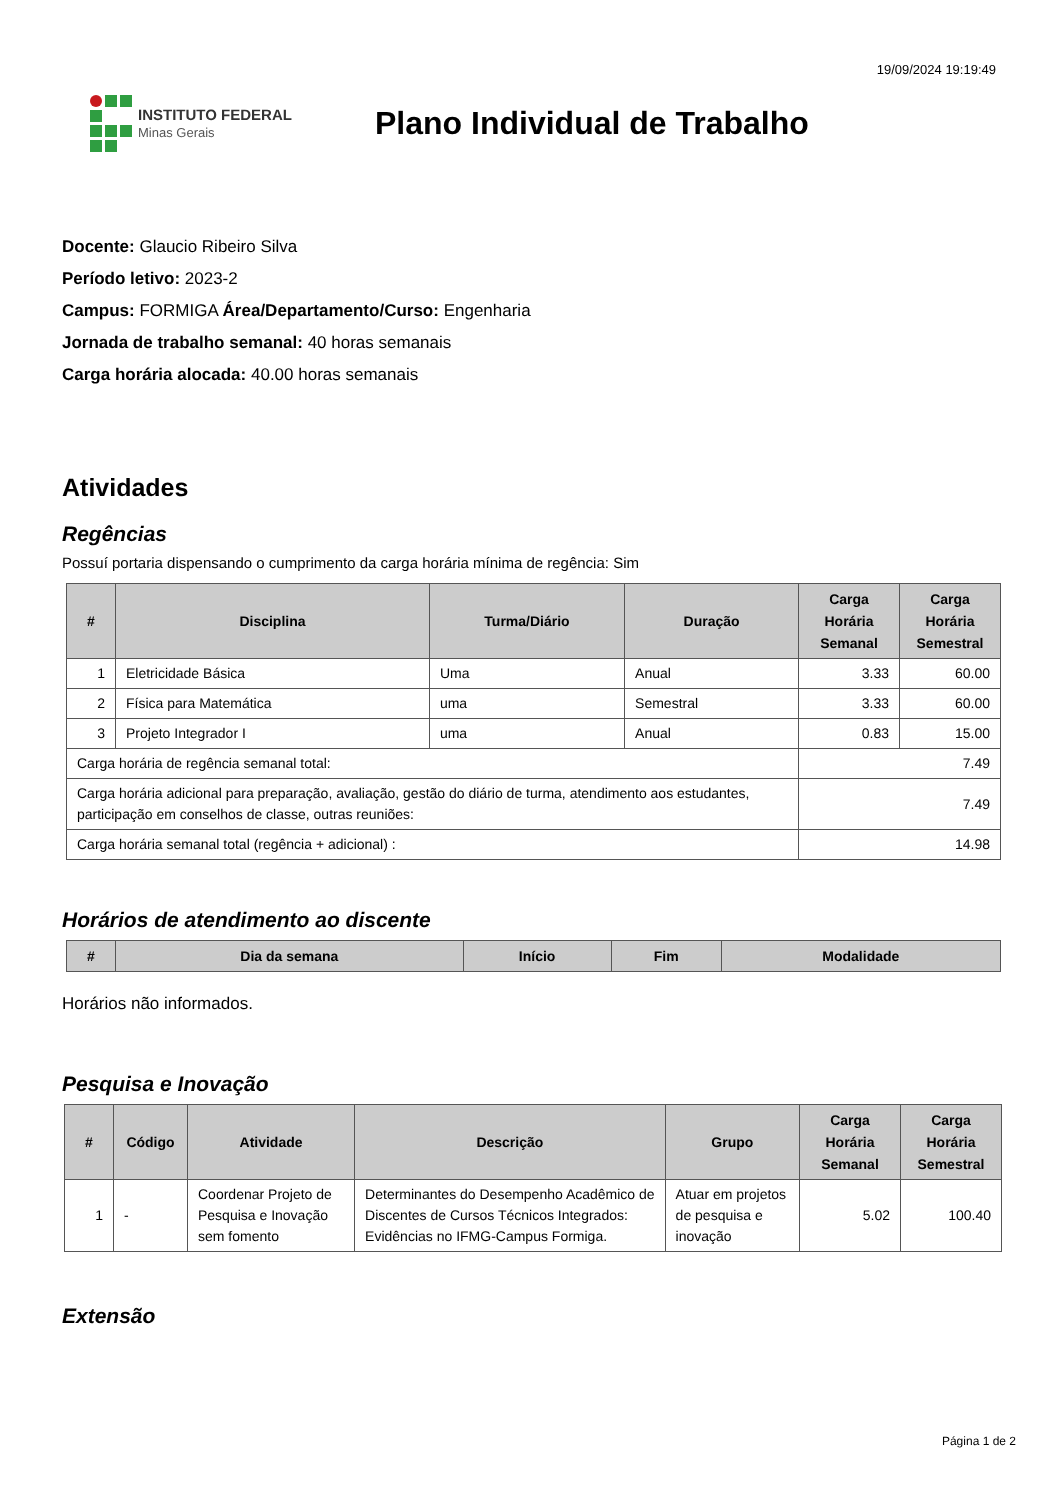19/09/2024 19:19:49
INSTITUTO FEDERAL
Minas Gerais
Plano Individual de Trabalho
Docente: Glaucio Ribeiro Silva
Período letivo: 2023-2
Campus: FORMIGA Área/Departamento/Curso: Engenharia
Jornada de trabalho semanal: 40 horas semanais
Carga horária alocada: 40.00 horas semanais
Atividades
Regências
Possuí portaria dispensando o cumprimento da carga horária mínima de regência: Sim
| # | Disciplina | Turma/Diário | Duração | Carga Horária Semanal | Carga Horária Semestral |
| --- | --- | --- | --- | --- | --- |
| 1 | Eletricidade Básica | Uma | Anual | 3.33 | 60.00 |
| 2 | Física para Matemática | uma | Semestral | 3.33 | 60.00 |
| 3 | Projeto Integrador I | uma | Anual | 0.83 | 15.00 |
| Carga horária de regência semanal total: | | | | 7.49 | |
| Carga horária adicional para preparação, avaliação, gestão do diário de turma, atendimento aos estudantes, participação em conselhos de classe, outras reuniões: | | | | 7.49 | |
| Carga horária semanal total (regência + adicional) : | | | | 14.98 | |
Horários de atendimento ao discente
| # | Dia da semana | Início | Fim | Modalidade |
| --- | --- | --- | --- | --- |
Horários não informados.
Pesquisa e Inovação
| # | Código | Atividade | Descrição | Grupo | Carga Horária Semanal | Carga Horária Semestral |
| --- | --- | --- | --- | --- | --- | --- |
| 1 | - | Coordenar Projeto de Pesquisa e Inovação sem fomento | Determinantes do Desempenho Acadêmico de Discentes de Cursos Técnicos Integrados: Evidências no IFMG-Campus Formiga. | Atuar em projetos de pesquisa e inovação | 5.02 | 100.40 |
Extensão
Página 1 de 2